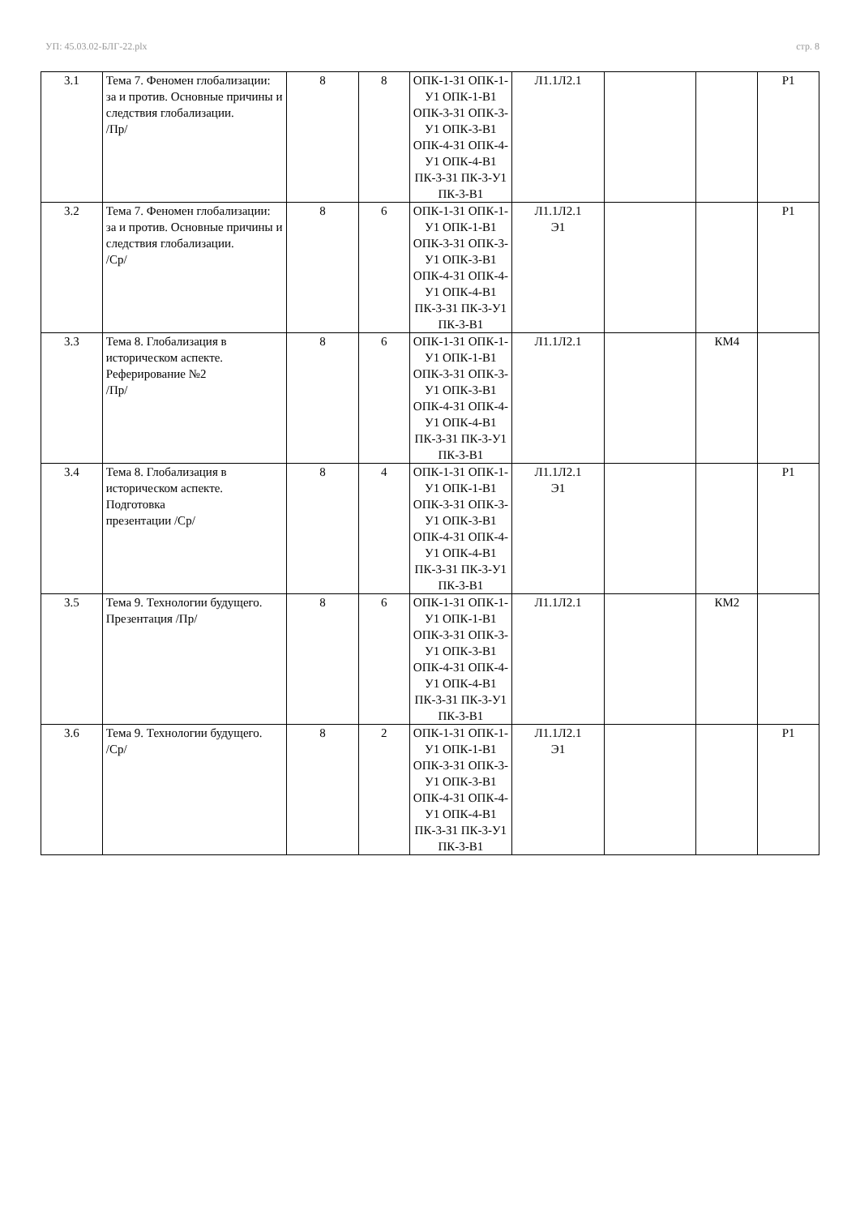УП: 45.03.02-БЛГ-22.plx стр. 8
| 3.1 | Тема 7. Феномен глобализации: за и против. Основные причины и следствия глобализации. /Пр/ | 8 | 8 | ОПК-1-З1 ОПК-1-У1 ОПК-1-В1 ОПК-3-З1 ОПК-3-У1 ОПК-3-В1 ОПК-4-З1 ОПК-4-У1 ОПК-4-В1 ПК-3-З1 ПК-3-У1 ПК-3-В1 | Л1.1Л2.1 | | | Р1 |
| 3.2 | Тема 7. Феномен глобализации: за и против. Основные причины и следствия глобализации. /Ср/ | 8 | 6 | ОПК-1-З1 ОПК-1-У1 ОПК-1-В1 ОПК-3-З1 ОПК-3-У1 ОПК-3-В1 ОПК-4-З1 ОПК-4-У1 ОПК-4-В1 ПК-3-З1 ПК-3-У1 ПК-3-В1 | Л1.1Л2.1 Э1 | | | Р1 |
| 3.3 | Тема 8. Глобализация в историческом аспекте. Реферирование №2 /Пр/ | 8 | 6 | ОПК-1-З1 ОПК-1-У1 ОПК-1-В1 ОПК-3-З1 ОПК-3-У1 ОПК-3-В1 ОПК-4-З1 ОПК-4-У1 ОПК-4-В1 ПК-3-З1 ПК-3-У1 ПК-3-В1 | Л1.1Л2.1 | | КМ4 | |
| 3.4 | Тема 8. Глобализация в историческом аспекте. Подготовка презентации /Ср/ | 8 | 4 | ОПК-1-З1 ОПК-1-У1 ОПК-1-В1 ОПК-3-З1 ОПК-3-У1 ОПК-3-В1 ОПК-4-З1 ОПК-4-У1 ОПК-4-В1 ПК-3-З1 ПК-3-У1 ПК-3-В1 | Л1.1Л2.1 Э1 | | | Р1 |
| 3.5 | Тема 9. Технологии будущего. Презентация /Пр/ | 8 | 6 | ОПК-1-З1 ОПК-1-У1 ОПК-1-В1 ОПК-3-З1 ОПК-3-У1 ОПК-3-В1 ОПК-4-З1 ОПК-4-У1 ОПК-4-В1 ПК-3-З1 ПК-3-У1 ПК-3-В1 | Л1.1Л2.1 | | КМ2 | |
| 3.6 | Тема 9. Технологии будущего. /Ср/ | 8 | 2 | ОПК-1-З1 ОПК-1-У1 ОПК-1-В1 ОПК-3-З1 ОПК-3-У1 ОПК-3-В1 ОПК-4-З1 ОПК-4-У1 ОПК-4-В1 ПК-3-З1 ПК-3-У1 ПК-3-В1 | Л1.1Л2.1 Э1 | | | Р1 |